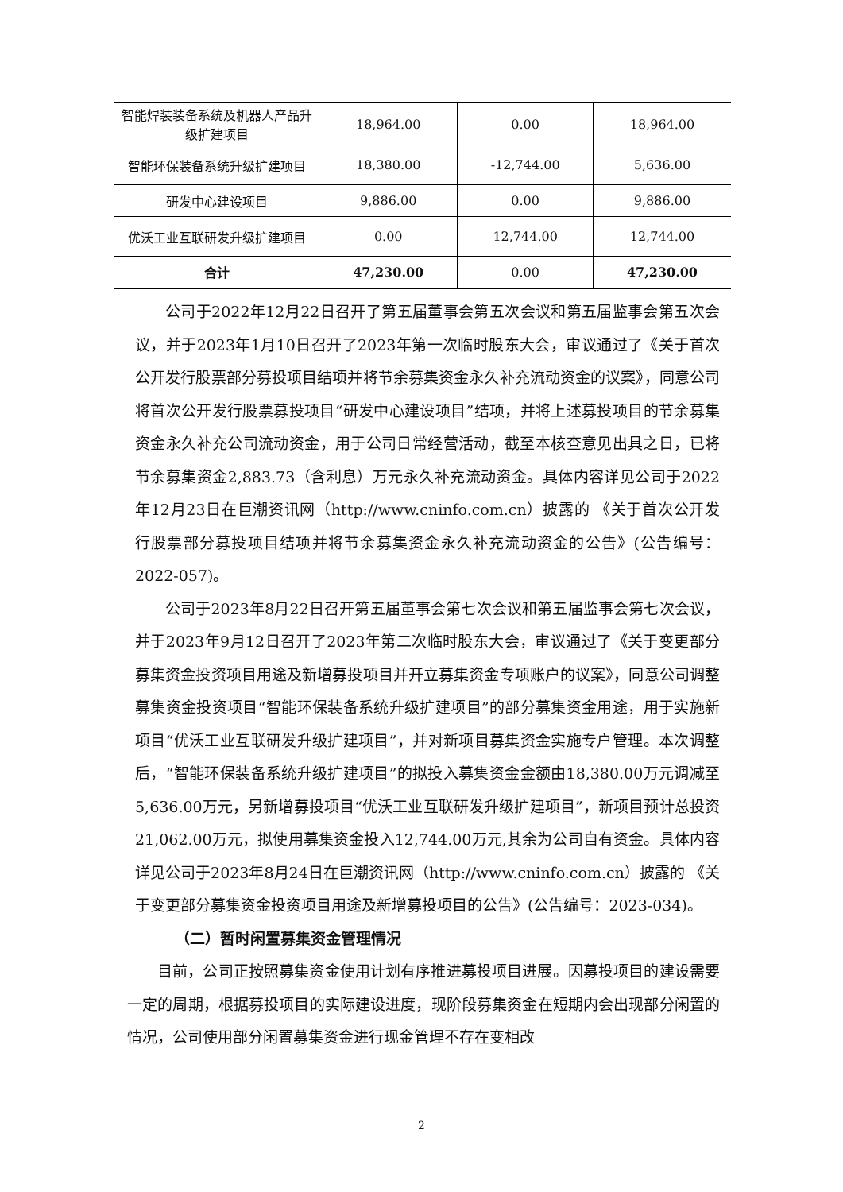| 智能焊装装备系统及机器人产品升级扩建项目 | 18,964.00 | 0.00 | 18,964.00 |
| 智能环保装备系统升级扩建项目 | 18,380.00 | -12,744.00 | 5,636.00 |
| 研发中心建设项目 | 9,886.00 | 0.00 | 9,886.00 |
| 优沃工业互联研发升级扩建项目 | 0.00 | 12,744.00 | 12,744.00 |
| 合计 | 47,230.00 | 0.00 | 47,230.00 |
公司于2022年12月22日召开了第五届董事会第五次会议和第五届监事会第五次会议，并于2023年1月10日召开了2023年第一次临时股东大会，审议通过了《关于首次公开发行股票部分募投项目结项并将节余募集资金永久补充流动资金的议案》，同意公司将首次公开发行股票募投项目“研发中心建设项目”结项，并将上述募投项目的节余募集资金永久补充公司流动资金，用于公司日常经营活动，截至本核查意见出具之日，已将节余募集资金2,883.73（含利息）万元永久补充流动资金。具体内容详见公司于2022年12月23日在巨潮资讯网（http://www.cninfo.com.cn）披露的 《关于首次公开发行股票部分募投项目结项并将节余募集资金永久补充流动资金的公告》(公告编号：2022-057)。
公司于2023年8月22日召开第五届董事会第七次会议和第五届监事会第七次会议，并于2023年9月12日召开了2023年第二次临时股东大会，审议通过了《关于变更部分募集资金投资项目用途及新增募投项目并开立募集资金专项账户的议案》，同意公司调整募集资金投资项目“智能环保装备系统升级扩建项目”的部分募集资金用途，用于实施新项目“优沃工业互联研发升级扩建项目”，并对新项目募集资金实施专户管理。本次调整后，“智能环保装备系统升级扩建项目”的拟投入募集资金金额由18,380.00万元调减至5,636.00万元，另新增募投项目“优沃工业互联研发升级扩建项目”，新项目预计总投资21,062.00万元，拟使用募集资金投入12,744.00万元,其余为公司自有资金。具体内容详见公司于2023年8月24日在巨潮资讯网（http://www.cninfo.com.cn）披露的 《关于变更部分募集资金投资项目用途及新增募投项目的公告》(公告编号：2023-034)。
（二）暂时闲置募集资金管理情况
目前，公司正按照募集资金使用计划有序推进募投项目进展。因募投项目的建设需要一定的周期，根据募投项目的实际建设进度，现阶段募集资金在短期内会出现部分闲置的情况，公司使用部分闲置募集资金进行现金管理不存在变相改
2